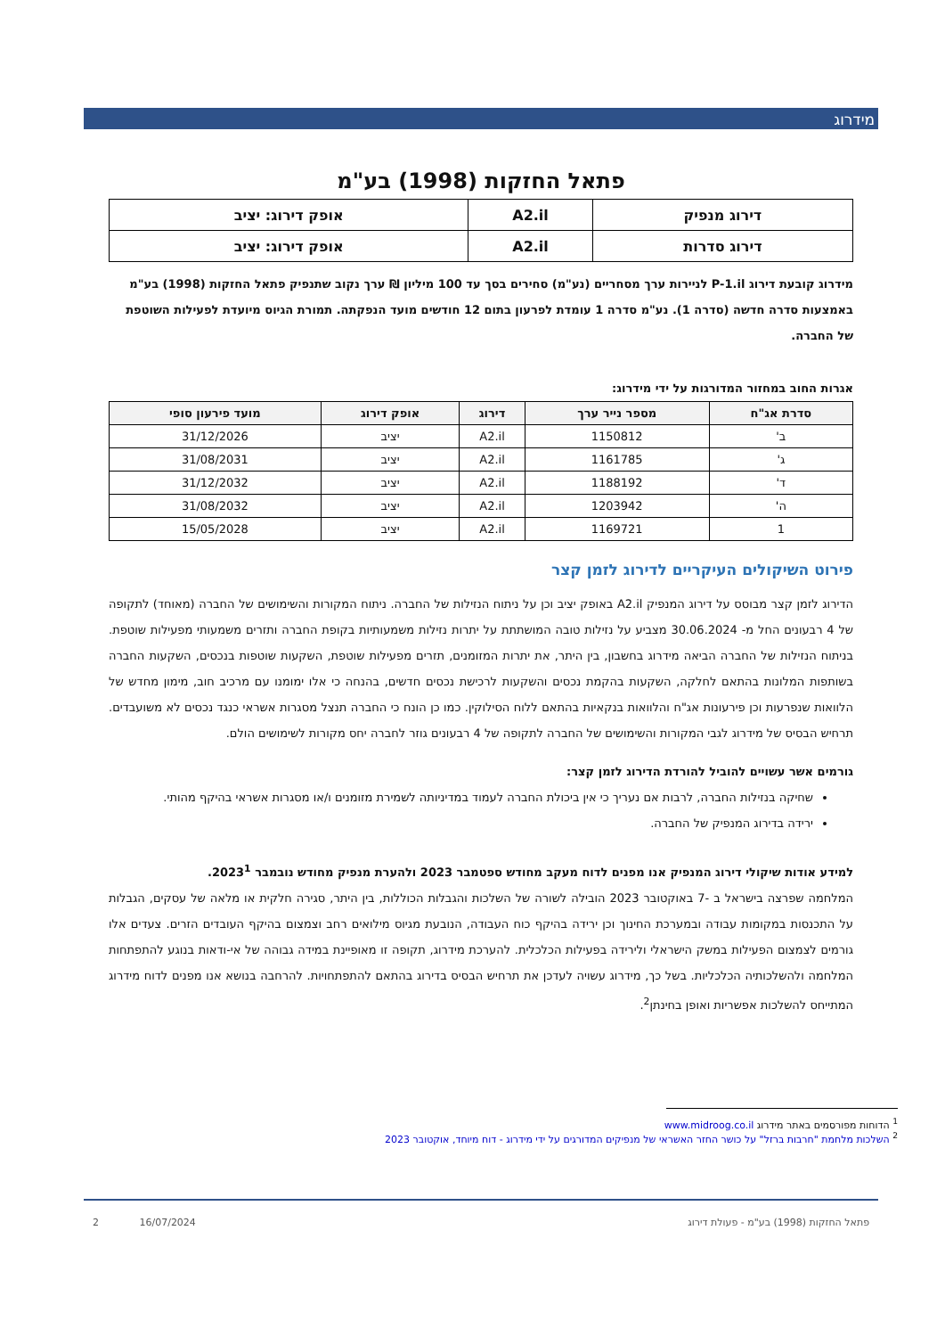מידרוג
פתאל החזקות (1998) בע"מ
| דירוג מנפיק | A2.il | אופק דירוג: יציב |
| דירוג סדרות | A2.il | אופק דירוג: יציב |
מידרוג קובעת דירוג P-1.il לניירות ערך מסחריים (נע"מ) סחירים בסך עד 100 מיליון ₪ ערך נקוב שתנפיק פתאל החזקות (1998) בע"מ באמצעות סדרה חדשה (סדרה 1). נע"מ סדרה 1 עומדת לפרעון בתום 12 חודשים מועד הנפקתה. תמורת הגיוס מיועדת לפעילות השוטפת של החברה.
אגרות החוב במחזור המדורגות על ידי מידרוג:
| סדרת אג"ח | מספר נייר ערך | דירוג | אופק דירוג | מועד פירעון סופי |
| --- | --- | --- | --- | --- |
| ב' | 1150812 | A2.il | יציב | 31/12/2026 |
| ג' | 1161785 | A2.il | יציב | 31/08/2031 |
| ד' | 1188192 | A2.il | יציב | 31/12/2032 |
| ה' | 1203942 | A2.il | יציב | 31/08/2032 |
| 1 | 1169721 | A2.il | יציב | 15/05/2028 |
פירוט השיקולים העיקריים לדירוג לזמן קצר
הדירוג לזמן קצר מבוסס על דירוג המנפיק A2.il באופק יציב וכן על ניתוח הנזילות של החברה. ניתוח המקורות והשימושים של החברה (מאוחד) לתקופה של 4 רבעונים החל מ- 30.06.2024 מצביע על נזילות טובה המושתתת על יתרות נזילות משמעותיות בקופת החברה ותזרים משמעותי מפעילות שוטפת. בניתוח הנזילות של החברה הביאה מידרוג בחשבון, בין היתר, את יתרות המזומנים, תזרים מפעילות שוטפת, השקעות שוטפות בנכסים, השקעות החברה בשותפות המלונות בהתאם לחלקה, השקעות בהקמת נכסים והשקעות לרכישת נכסים חדשים, בהנחה כי אלו ימומנו עם מרכיב חוב, מימון מחדש של הלוואות שנפרעות וכן פירעונות אג"ח והלוואות בנקאיות בהתאם ללוח הסילוקין. כמו כן הונח כי החברה תנצל מסגרות אשראי כנגד נכסים לא משועבדים. תרחיש הבסיס של מידרוג לגבי המקורות והשימושים של החברה לתקופה של 4 רבעונים גוזר לחברה יחס מקורות לשימושים הולם.
גורמים אשר עשויים להוביל להורדת הדירוג לזמן קצר:
שחיקה בנזילות החברה, לרבות אם נעריך כי אין ביכולת החברה לעמוד במדיניותה לשמירת מזומנים ו/או מסגרות אשראי בהיקף מהותי.
ירידה בדירוג המנפיק של החברה.
למידע אודות שיקולי דירוג המנפיק אנו מפנים לדוח מעקב מחודש ספטמבר 2023 ולהערת מנפיק מחודש נובמבר 2023<sup>1</sup>.
המלחמה שפרצה בישראל ב -7 באוקטובר 2023 הובילה לשורה של השלכות והגבלות הכוללות, בין היתר, סגירה חלקית או מלאה של עסקים, הגבלות על התכנסות במקומות עבודה ובמערכת החינוך וכן ירידה בהיקף כוח העבודה, הנובעת מגיוס מילואים רחב וצמצום בהיקף העובדים הזרים. צעדים אלו גורמים לצמצום הפעילות במשק הישראלי ולירידה בפעילות הכלכלית. להערכת מידרוג, תקופה זו מאופיינת במידה גבוהה של אי-ודאות בנוגע להתפתחות המלחמה ולהשלכותיה הכלכליות. בשל כך, מידרוג עשויה לעדכן את תרחיש הבסיס בדירוג בהתאם להתפתחויות. להרחבה בנושא אנו מפנים לדוח מידרוג המתייחס להשלכות אפשריות ואופן בחינתן<sup>2</sup>.
<sup>1</sup> הדוחות מפורסמים באתר מידרוג www.midroog.co.il
<sup>2</sup> השלכות מלחמת "חרבות ברזל" על כושר החזר האשראי של מנפיקים המדורגים על ידי מידרוג - דוח מיוחד, אוקטובר 2023
פתאל החזקות (1998) בע"מ - פעולת דירוג 16/07/2024 2